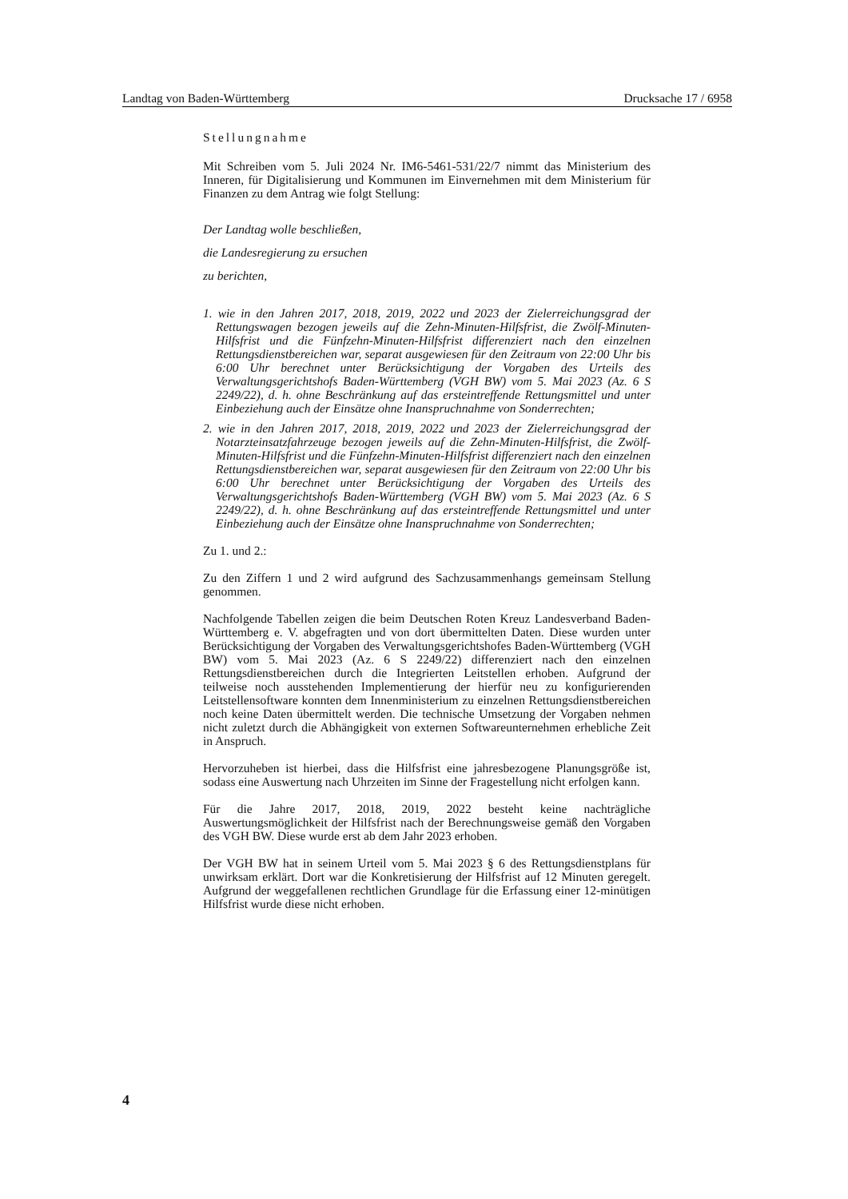Landtag von Baden-Württemberg Drucksache 17 / 6958
Stellungnahme
Mit Schreiben vom 5. Juli 2024 Nr. IM6-5461-531/22/7 nimmt das Ministerium des Inneren, für Digitalisierung und Kommunen im Einvernehmen mit dem Ministerium für Finanzen zu dem Antrag wie folgt Stellung:
Der Landtag wolle beschließen,
die Landesregierung zu ersuchen
zu berichten,
1. wie in den Jahren 2017, 2018, 2019, 2022 und 2023 der Zielerreichungsgrad der Rettungswagen bezogen jeweils auf die Zehn-Minuten-Hilfsfrist, die Zwölf-Minuten-Hilfsfrist und die Fünfzehn-Minuten-Hilfsfrist differenziert nach den einzelnen Rettungsdienstbereichen war, separat ausgewiesen für den Zeitraum von 22:00 Uhr bis 6:00 Uhr berechnet unter Berücksichtigung der Vorgaben des Urteils des Verwaltungsgerichtshofs Baden-Württemberg (VGH BW) vom 5. Mai 2023 (Az. 6 S 2249/22), d. h. ohne Beschränkung auf das ersteintreffende Rettungsmittel und unter Einbeziehung auch der Einsätze ohne Inanspruchnahme von Sonderrechten;
2. wie in den Jahren 2017, 2018, 2019, 2022 und 2023 der Zielerreichungsgrad der Notarzteinsatzfahrzeuge bezogen jeweils auf die Zehn-Minuten-Hilfsfrist, die Zwölf-Minuten-Hilfsfrist und die Fünfzehn-Minuten-Hilfsfrist differenziert nach den einzelnen Rettungsdienstbereichen war, separat ausgewiesen für den Zeitraum von 22:00 Uhr bis 6:00 Uhr berechnet unter Berücksichtigung der Vorgaben des Urteils des Verwaltungsgerichtshofs Baden-Württemberg (VGH BW) vom 5. Mai 2023 (Az. 6 S 2249/22), d. h. ohne Beschränkung auf das ersteintreffende Rettungsmittel und unter Einbeziehung auch der Einsätze ohne Inanspruchnahme von Sonderrechten;
Zu 1. und 2.:
Zu den Ziffern 1 und 2 wird aufgrund des Sachzusammenhangs gemeinsam Stellung genommen.
Nachfolgende Tabellen zeigen die beim Deutschen Roten Kreuz Landesverband Baden-Württemberg e. V. abgefragten und von dort übermittelten Daten. Diese wurden unter Berücksichtigung der Vorgaben des Verwaltungsgerichtshofes Baden-Württemberg (VGH BW) vom 5. Mai 2023 (Az. 6 S 2249/22) differenziert nach den einzelnen Rettungsdienstbereichen durch die Integrierten Leitstellen erhoben. Aufgrund der teilweise noch ausstehenden Implementierung der hierfür neu zu konfigurierenden Leitstellensoftware konnten dem Innenministerium zu einzelnen Rettungsdienstbereichen noch keine Daten übermittelt werden. Die technische Umsetzung der Vorgaben nehmen nicht zuletzt durch die Abhängigkeit von externen Softwareunternehmen erhebliche Zeit in Anspruch.
Hervorzuheben ist hierbei, dass die Hilfsfrist eine jahresbezogene Planungsgröße ist, sodass eine Auswertung nach Uhrzeiten im Sinne der Fragestellung nicht erfolgen kann.
Für die Jahre 2017, 2018, 2019, 2022 besteht keine nachträgliche Auswertungsmöglichkeit der Hilfsfrist nach der Berechnungsweise gemäß den Vorgaben des VGH BW. Diese wurde erst ab dem Jahr 2023 erhoben.
Der VGH BW hat in seinem Urteil vom 5. Mai 2023 § 6 des Rettungsdienstplans für unwirksam erklärt. Dort war die Konkretisierung der Hilfsfrist auf 12 Minuten geregelt. Aufgrund der weggefallenen rechtlichen Grundlage für die Erfassung einer 12-minütigen Hilfsfrist wurde diese nicht erhoben.
4